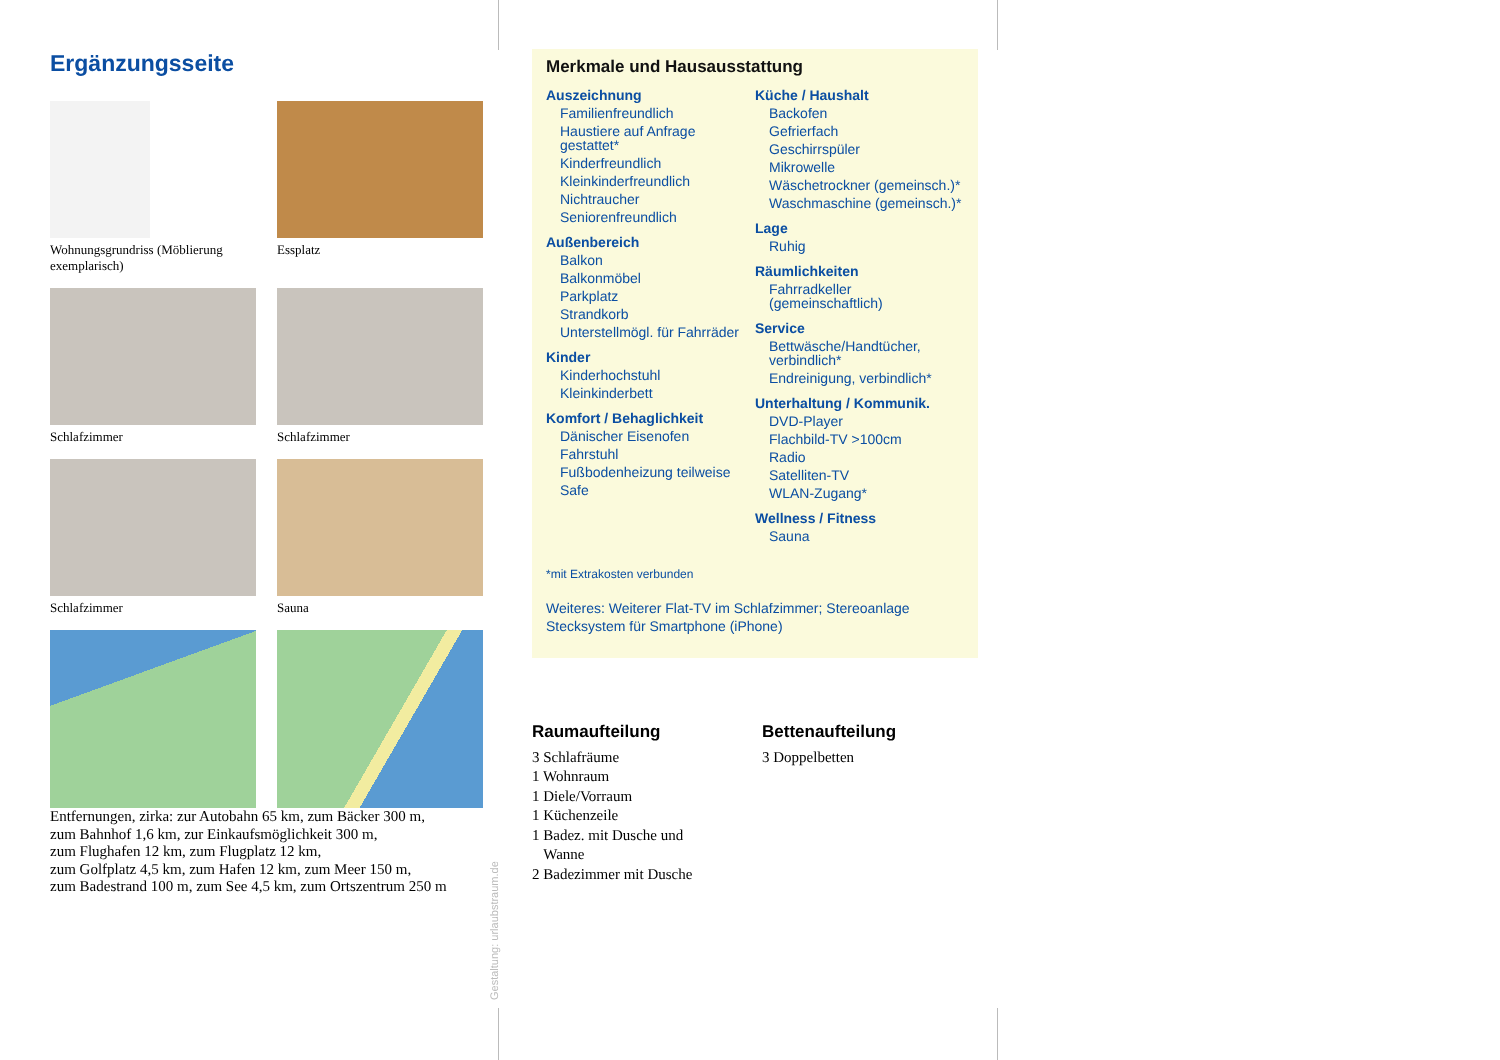Ergänzungsseite
Wohnungsgrundriss (Möblierung exemplarisch)
Essplatz
Schlafzimmer
Schlafzimmer
Schlafzimmer
Sauna
Entfernungen, zirka: zur Autobahn 65 km, zum Bäcker 300 m,
zum Bahnhof 1,6 km, zur Einkaufsmöglichkeit 300 m,
zum Flughafen 12 km, zum Flugplatz 12 km,
zum Golfplatz 4,5 km, zum Hafen 12 km, zum Meer 150 m,
zum Badestrand 100 m, zum See 4,5 km, zum Ortszentrum 250 m
Gestaltung: urlaubstraum.de
Merkmale und Hausausstattung
Auszeichnung
Familienfreundlich
Haustiere auf Anfrage gestattet*
Kinderfreundlich
Kleinkinderfreundlich
Nichtraucher
Seniorenfreundlich
Außenbereich
Balkon
Balkonmöbel
Parkplatz
Strandkorb
Unterstellmögl. für Fahrräder
Kinder
Kinderhochstuhl
Kleinkinderbett
Komfort / Behaglichkeit
Dänischer Eisenofen
Fahrstuhl
Fußbodenheizung teilweise
Safe
Küche / Haushalt
Backofen
Gefrierfach
Geschirrspüler
Mikrowelle
Wäschetrockner (gemeinsch.)*
Waschmaschine (gemeinsch.)*
Lage
Ruhig
Räumlichkeiten
Fahrradkeller (gemeinschaftlich)
Service
Bettwäsche/Handtücher, verbindlich*
Endreinigung, verbindlich*
Unterhaltung / Kommunik.
DVD-Player
Flachbild-TV >100cm
Radio
Satelliten-TV
WLAN-Zugang*
Wellness / Fitness
Sauna
*mit Extrakosten verbunden
Weiteres: Weiterer Flat-TV im Schlafzimmer; Stereoanlage Stecksystem für Smartphone (iPhone)
Raumaufteilung
3 Schlafräume
1 Wohnraum
1 Diele/Vorraum
1 Küchenzeile
1 Badez. mit Dusche und
Wanne
2 Badezimmer mit Dusche
Bettenaufteilung
3 Doppelbetten